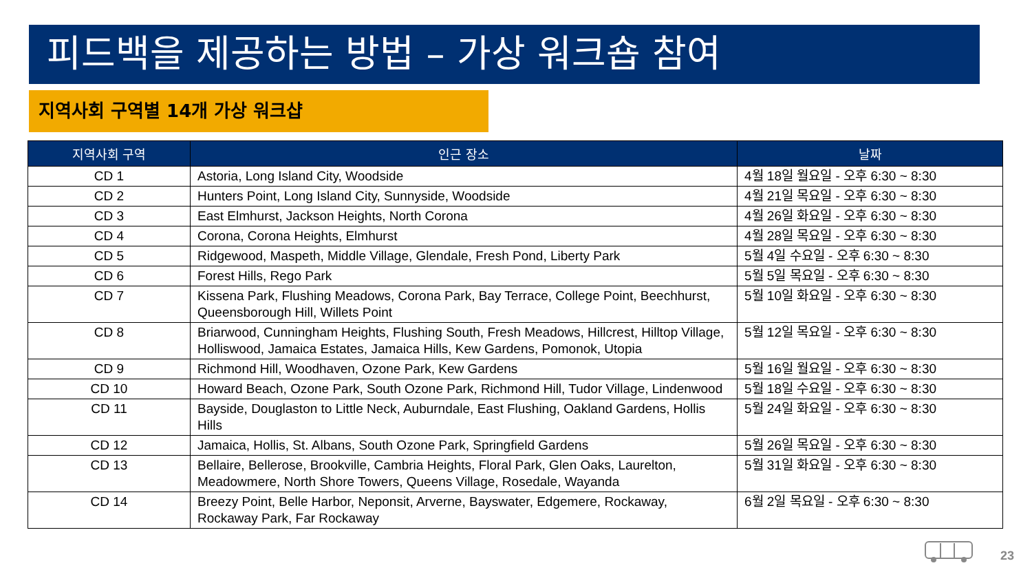피드백을 제공하는 방법 – 가상 워크숍 참여
지역사회 구역별 14개 가상 워크샵
| 지역사회 구역 | 인근 장소 | 날짜 |
| --- | --- | --- |
| CD 1 | Astoria, Long Island City, Woodside | 4월 18일 월요일 - 오후 6:30 ~ 8:30 |
| CD 2 | Hunters Point, Long Island City, Sunnyside, Woodside | 4월 21일 목요일 - 오후 6:30 ~ 8:30 |
| CD 3 | East Elmhurst, Jackson Heights, North Corona | 4월 26일 화요일 - 오후 6:30 ~ 8:30 |
| CD 4 | Corona, Corona Heights, Elmhurst | 4월 28일 목요일 - 오후 6:30 ~ 8:30 |
| CD 5 | Ridgewood, Maspeth, Middle Village, Glendale, Fresh Pond, Liberty Park | 5월 4일 수요일 - 오후 6:30 ~ 8:30 |
| CD 6 | Forest Hills, Rego Park | 5월 5일 목요일 - 오후 6:30 ~ 8:30 |
| CD 7 | Kissena Park, Flushing Meadows, Corona Park, Bay Terrace, College Point, Beechhurst, Queensborough Hill, Willets Point | 5월 10일 화요일 - 오후 6:30 ~ 8:30 |
| CD 8 | Briarwood, Cunningham Heights, Flushing South, Fresh Meadows, Hillcrest, Hilltop Village, Holliswood, Jamaica Estates, Jamaica Hills, Kew Gardens, Pomonok, Utopia | 5월 12일 목요일 - 오후 6:30 ~ 8:30 |
| CD 9 | Richmond Hill, Woodhaven, Ozone Park, Kew Gardens | 5월 16일 월요일 - 오후 6:30 ~ 8:30 |
| CD 10 | Howard Beach, Ozone Park, South Ozone Park, Richmond Hill, Tudor Village, Lindenwood | 5월 18일 수요일 - 오후 6:30 ~ 8:30 |
| CD 11 | Bayside, Douglaston to Little Neck, Auburndale, East Flushing, Oakland Gardens, Hollis Hills | 5월 24일 화요일 - 오후 6:30 ~ 8:30 |
| CD 12 | Jamaica, Hollis, St. Albans, South Ozone Park, Springfield Gardens | 5월 26일 목요일 - 오후 6:30 ~ 8:30 |
| CD 13 | Bellaire, Bellerose, Brookville, Cambria Heights, Floral Park, Glen Oaks, Laurelton, Meadowmere, North Shore Towers, Queens Village, Rosedale, Wayanda | 5월 31일 화요일 - 오후 6:30 ~ 8:30 |
| CD 14 | Breezy Point, Belle Harbor, Neponsit, Arverne, Bayswater, Edgemere, Rockaway, Rockaway Park, Far Rockaway | 6월 2일 목요일 - 오후 6:30 ~ 8:30 |
23